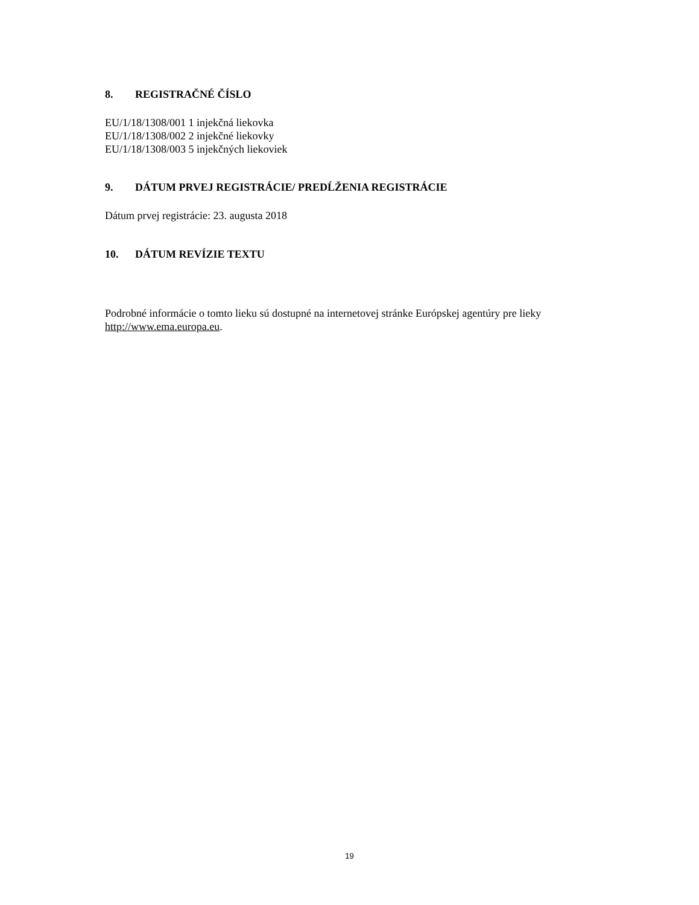8. REGISTRAČNÉ ČÍSLO
EU/1/18/1308/001 1 injekčná liekovka
EU/1/18/1308/002 2 injekčné liekovky
EU/1/18/1308/003 5 injekčných liekoviek
9. DÁTUM PRVEJ REGISTRÁCIE/ PREDĹŽENIA REGISTRÁCIE
Dátum prvej registrácie: 23. augusta 2018
10. DÁTUM REVÍZIE TEXTU
Podrobné informácie o tomto lieku sú dostupné na internetovej stránke Európskej agentúry pre lieky http://www.ema.europa.eu.
19